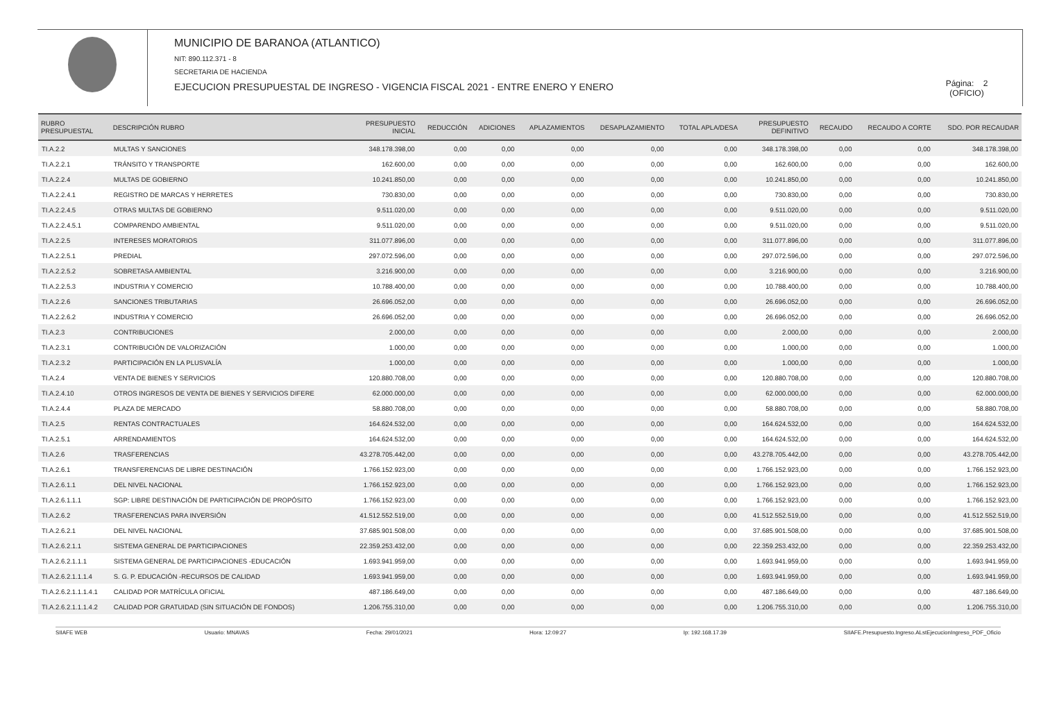MUNICIPIO DE BARANOA (ATLANTICO)
NIT: 890.112.371 - 8
SECRETARIA DE HACIENDA
EJECUCION PRESUPUESTAL DE INGRESO - VIGENCIA FISCAL 2021 - ENTRE ENERO Y ENERO
Página: 2
(OFICIO)
| RUBRO PRESUPUESTAL | DESCRIPCIÓN RUBRO | PRESUPUESTO INICIAL | REDUCCIÓN | ADICIONES | APLAZAMIENTOS | DESAPLAZAMIENTO | TOTAL APLA/DESA | PRESUPUESTO DEFINITIVO | RECAUDO | RECAUDO A CORTE | SDO. POR RECAUDAR |
| --- | --- | --- | --- | --- | --- | --- | --- | --- | --- | --- | --- |
| TI.A.2.2 | MULTAS Y SANCIONES | 348.178.398,00 | 0,00 | 0,00 | 0,00 | 0,00 | 0,00 | 348.178.398,00 | 0,00 | 0,00 | 348.178.398,00 |
| TI.A.2.2.1 | TRÁNSITO Y TRANSPORTE | 162.600,00 | 0,00 | 0,00 | 0,00 | 0,00 | 0,00 | 162.600,00 | 0,00 | 0,00 | 162.600,00 |
| TI.A.2.2.4 | MULTAS DE GOBIERNO | 10.241.850,00 | 0,00 | 0,00 | 0,00 | 0,00 | 0,00 | 10.241.850,00 | 0,00 | 0,00 | 10.241.850,00 |
| TI.A.2.2.4.1 | REGISTRO DE MARCAS Y HERRETES | 730.830,00 | 0,00 | 0,00 | 0,00 | 0,00 | 0,00 | 730.830,00 | 0,00 | 0,00 | 730.830,00 |
| TI.A.2.2.4.5 | OTRAS MULTAS DE GOBIERNO | 9.511.020,00 | 0,00 | 0,00 | 0,00 | 0,00 | 0,00 | 9.511.020,00 | 0,00 | 0,00 | 9.511.020,00 |
| TI.A.2.2.4.5.1 | COMPARENDO AMBIENTAL | 9.511.020,00 | 0,00 | 0,00 | 0,00 | 0,00 | 0,00 | 9.511.020,00 | 0,00 | 0,00 | 9.511.020,00 |
| TI.A.2.2.5 | INTERESES MORATORIOS | 311.077.896,00 | 0,00 | 0,00 | 0,00 | 0,00 | 0,00 | 311.077.896,00 | 0,00 | 0,00 | 311.077.896,00 |
| TI.A.2.2.5.1 | PREDIAL | 297.072.596,00 | 0,00 | 0,00 | 0,00 | 0,00 | 0,00 | 297.072.596,00 | 0,00 | 0,00 | 297.072.596,00 |
| TI.A.2.2.5.2 | SOBRETASA AMBIENTAL | 3.216.900,00 | 0,00 | 0,00 | 0,00 | 0,00 | 0,00 | 3.216.900,00 | 0,00 | 0,00 | 3.216.900,00 |
| TI.A.2.2.5.3 | INDUSTRIA Y COMERCIO | 10.788.400,00 | 0,00 | 0,00 | 0,00 | 0,00 | 0,00 | 10.788.400,00 | 0,00 | 0,00 | 10.788.400,00 |
| TI.A.2.2.6 | SANCIONES TRIBUTARIAS | 26.696.052,00 | 0,00 | 0,00 | 0,00 | 0,00 | 0,00 | 26.696.052,00 | 0,00 | 0,00 | 26.696.052,00 |
| TI.A.2.2.6.2 | INDUSTRIA Y COMERCIO | 26.696.052,00 | 0,00 | 0,00 | 0,00 | 0,00 | 0,00 | 26.696.052,00 | 0,00 | 0,00 | 26.696.052,00 |
| TI.A.2.3 | CONTRIBUCIONES | 2.000,00 | 0,00 | 0,00 | 0,00 | 0,00 | 0,00 | 2.000,00 | 0,00 | 0,00 | 2.000,00 |
| TI.A.2.3.1 | CONTRIBUCIÓN DE VALORIZACIÓN | 1.000,00 | 0,00 | 0,00 | 0,00 | 0,00 | 0,00 | 1.000,00 | 0,00 | 0,00 | 1.000,00 |
| TI.A.2.3.2 | PARTICIPACIÓN EN LA PLUSVALÍA | 1.000,00 | 0,00 | 0,00 | 0,00 | 0,00 | 0,00 | 1.000,00 | 0,00 | 0,00 | 1.000,00 |
| TI.A.2.4 | VENTA DE BIENES Y SERVICIOS | 120.880.708,00 | 0,00 | 0,00 | 0,00 | 0,00 | 0,00 | 120.880.708,00 | 0,00 | 0,00 | 120.880.708,00 |
| TI.A.2.4.10 | OTROS INGRESOS DE VENTA DE BIENES Y SERVICIOS DIFERE | 62.000.000,00 | 0,00 | 0,00 | 0,00 | 0,00 | 0,00 | 62.000.000,00 | 0,00 | 0,00 | 62.000.000,00 |
| TI.A.2.4.4 | PLAZA DE MERCADO | 58.880.708,00 | 0,00 | 0,00 | 0,00 | 0,00 | 0,00 | 58.880.708,00 | 0,00 | 0,00 | 58.880.708,00 |
| TI.A.2.5 | RENTAS CONTRACTUALES | 164.624.532,00 | 0,00 | 0,00 | 0,00 | 0,00 | 0,00 | 164.624.532,00 | 0,00 | 0,00 | 164.624.532,00 |
| TI.A.2.5.1 | ARRENDAMIENTOS | 164.624.532,00 | 0,00 | 0,00 | 0,00 | 0,00 | 0,00 | 164.624.532,00 | 0,00 | 0,00 | 164.624.532,00 |
| TI.A.2.6 | TRASFERENCIAS | 43.278.705.442,00 | 0,00 | 0,00 | 0,00 | 0,00 | 0,00 | 43.278.705.442,00 | 0,00 | 0,00 | 43.278.705.442,00 |
| TI.A.2.6.1 | TRANSFERENCIAS DE LIBRE DESTINACIÓN | 1.766.152.923,00 | 0,00 | 0,00 | 0,00 | 0,00 | 0,00 | 1.766.152.923,00 | 0,00 | 0,00 | 1.766.152.923,00 |
| TI.A.2.6.1.1 | DEL NIVEL NACIONAL | 1.766.152.923,00 | 0,00 | 0,00 | 0,00 | 0,00 | 0,00 | 1.766.152.923,00 | 0,00 | 0,00 | 1.766.152.923,00 |
| TI.A.2.6.1.1.1 | SGP: LIBRE DESTINACIÓN DE PARTICIPACIÓN DE PROPÓSITO | 1.766.152.923,00 | 0,00 | 0,00 | 0,00 | 0,00 | 0,00 | 1.766.152.923,00 | 0,00 | 0,00 | 1.766.152.923,00 |
| TI.A.2.6.2 | TRASFERENCIAS PARA INVERSIÓN | 41.512.552.519,00 | 0,00 | 0,00 | 0,00 | 0,00 | 0,00 | 41.512.552.519,00 | 0,00 | 0,00 | 41.512.552.519,00 |
| TI.A.2.6.2.1 | DEL NIVEL NACIONAL | 37.685.901.508,00 | 0,00 | 0,00 | 0,00 | 0,00 | 0,00 | 37.685.901.508,00 | 0,00 | 0,00 | 37.685.901.508,00 |
| TI.A.2.6.2.1.1 | SISTEMA GENERAL DE PARTICIPACIONES | 22.359.253.432,00 | 0,00 | 0,00 | 0,00 | 0,00 | 0,00 | 22.359.253.432,00 | 0,00 | 0,00 | 22.359.253.432,00 |
| TI.A.2.6.2.1.1.1 | SISTEMA GENERAL DE PARTICIPACIONES -EDUCACIÓN | 1.693.941.959,00 | 0,00 | 0,00 | 0,00 | 0,00 | 0,00 | 1.693.941.959,00 | 0,00 | 0,00 | 1.693.941.959,00 |
| TI.A.2.6.2.1.1.1.4 | S. G. P. EDUCACIÓN -RECURSOS DE CALIDAD | 1.693.941.959,00 | 0,00 | 0,00 | 0,00 | 0,00 | 0,00 | 1.693.941.959,00 | 0,00 | 0,00 | 1.693.941.959,00 |
| TI.A.2.6.2.1.1.1.4.1 | CALIDAD POR MATRÍCULA OFICIAL | 487.186.649,00 | 0,00 | 0,00 | 0,00 | 0,00 | 0,00 | 487.186.649,00 | 0,00 | 0,00 | 487.186.649,00 |
| TI.A.2.6.2.1.1.1.4.2 | CALIDAD POR GRATUIDAD (SIN SITUACIÓN DE FONDOS) | 1.206.755.310,00 | 0,00 | 0,00 | 0,00 | 0,00 | 0,00 | 1.206.755.310,00 | 0,00 | 0,00 | 1.206.755.310,00 |
SIIAFE WEB Usuario: MNAVAS Fecha: 29/01/2021 Hora: 12:09:27 Ip: 192.168.17.39 SIIAFE.Presupuesto.Ingreso.ALstEjecucionIngreso_PDF_Oficio